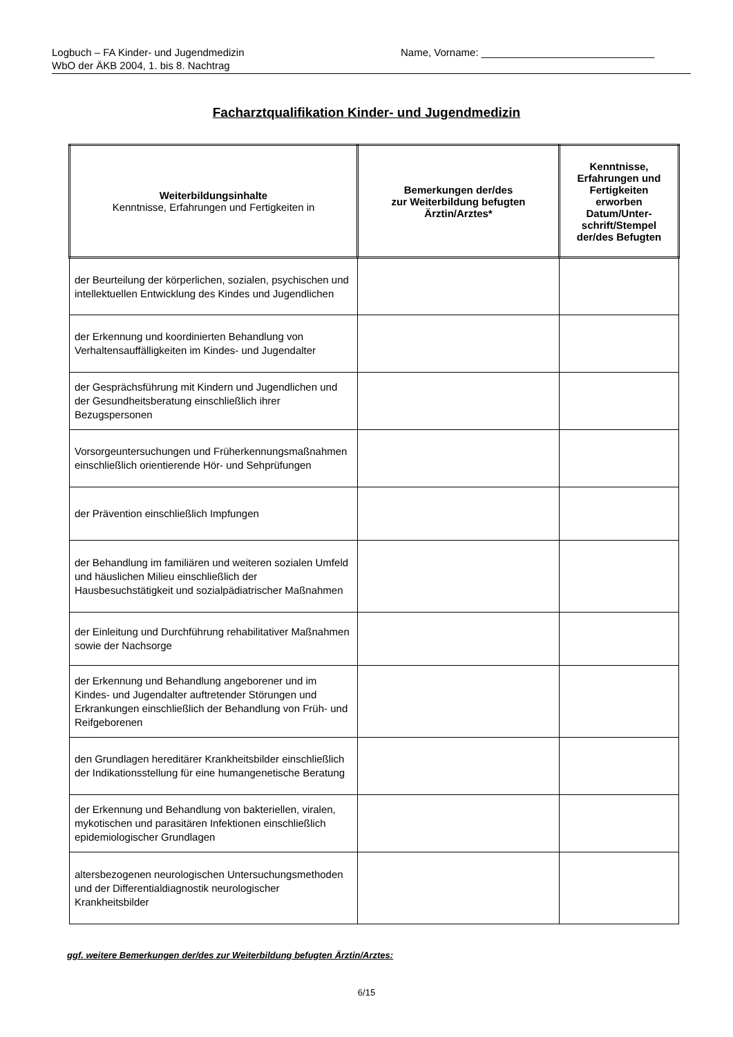Logbuch – FA Kinder- und Jugendmedizin
WbO der ÄKB 2004, 1. bis 8. Nachtrag
Name, Vorname: ______________________________
Facharztqualifikation Kinder- und Jugendmedizin
| Weiterbildungsinhalte Kenntnisse, Erfahrungen und Fertigkeiten in | Bemerkungen der/des zur Weiterbildung befugten Ärztin/Arztes* | Kenntnisse, Erfahrungen und Fertigkeiten erworben Datum/Unter-schrift/Stempel der/des Befugten |
| --- | --- | --- |
| der Beurteilung der körperlichen, sozialen, psychischen und intellektuellen Entwicklung des Kindes und Jugendlichen | | |
| der Erkennung und koordinierten Behandlung von Verhaltensauffälligkeiten im Kindes- und Jugendalter | | |
| der Gesprächsführung mit Kindern und Jugendlichen und der Gesundheitsberatung einschließlich ihrer Bezugspersonen | | |
| Vorsorgeuntersuchungen und Früherkennungsmaßnahmen einschließlich orientierende Hör- und Sehprüfungen | | |
| der Prävention einschließlich Impfungen | | |
| der Behandlung im familiären und weiteren sozialen Umfeld und häuslichen Milieu einschließlich der Hausbesuchstätigkeit und sozialpädiatrischer Maßnahmen | | |
| der Einleitung und Durchführung rehabilitativer Maßnahmen sowie der Nachsorge | | |
| der Erkennung und Behandlung angeborener und im Kindes- und Jugendalter auftretender Störungen und Erkrankungen einschließlich der Behandlung von Früh- und Reifgeborenen | | |
| den Grundlagen hereditärer Krankheitsbilder einschließlich der Indikationsstellung für eine humangenetische Beratung | | |
| der Erkennung und Behandlung von bakteriellen, viralen, mykotischen und parasitären Infektionen einschließlich epidemiologischer Grundlagen | | |
| altersbezogenen neurologischen Untersuchungsmethoden und der Differentialdiagnostik neurologischer Krankheitsbilder | | |
ggf. weitere Bemerkungen der/des zur Weiterbildung befugten Ärztin/Arztes:
6/15